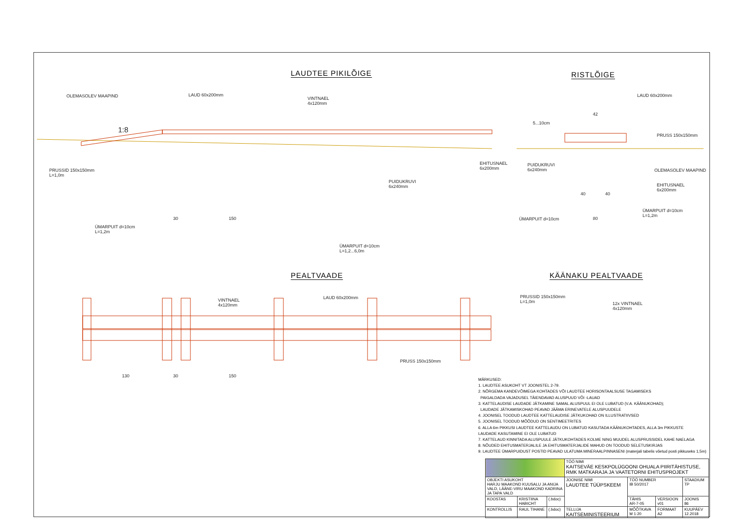LAUDTEE PIKILÕIGE RISTLÕIGE
PEALTVAADE KÄÄNAKU PEALTVAADE
OLEMASOLEV MAAPIND LAUD 60x200mm
VINTNAEL
4x120mm
1:8
PRUSSID 150x150mm
L=1,0m
EHITUSNAEL
6x200mm
PUIDUKRUVI
6x240mm
ÜMARPUIT d=10cm
L=1,2m
30 150
ÜMARPUIT d=10cm
L=1,2...6,0m
LAUD 60x200mm
42
5...10cm
PRUSS 150x150mm
PUIDUKRUVI
6x240mm
OLEMASOLEV MAAPIND
EHITUSNAEL
6x200mm
40 40
ÜMARPUIT d=10cm
L=1,2m
ÜMARPUIT d=10cm 80
VINTNAEL
4x120mm
LAUD 60x200mm
PRUSS 150x150mm
130 30 150
PRUSSID 150x150mm
L=1,0m
12x VINTNAEL
4x120mm
MÄRKUSED:
1. LAUDTEE ASUKOHT VT JOONISTEL 2-79.
2. NÕRGEMA KANDEVÕIMEGA KOHTADES VÕI LAUDTEE HORISONTAALSUSE TAGAMISEKS
PAIGALDADA VAJADUSEL TÄIENDAVAD ALUSPUUD VÕI -LAUAD
3. KATTELAUDISE LAUDADE JÄTKAMINE SAMAL ALUSPUUL EI OLE LUBATUD (V.A. KÄÄNUKOHAD);
LAUDADE JÄTKAMISKOHAD PEAVAD JÄÄMA ERINEVATELE ALUSPUUDELE
4. JOONISEL TOODUD LAUDTEE KATTELAUDISE JÄTKUKOHAD ON ILLUSTRATIIVSED
5. JOONISEL TOODUD MÕÕDUD ON SENTIMEETRITES
6. ALLA 6m PIKKUSI LAUDTEE KATTELAUDU ON LUBATUD KASUTADA KÄÄNUKOHTADES, ALLA 3m PIKKUSTE
LAUDADE KASUTAMINE EI OLE LUBATUD
7. KATTELAUD KINNITADA ALUSPUULE JÄTKUKOHTADES KOLME NING MUUDEL ALUSPRUSSIDEL KAHE NAELAGA
8. NÕUDED EHITUSMATERJALILE JA EHITUSMATERJALIDE MAHUD ON TOODUD SELETUSKIRJAS
9. LAUDTEE ÜMARPUIDUST POSTID PEAVAD ULATUMA MINERAALPINNASENI (materjali tabelis võetud posti pikkuseks 1,5m)
| | | | TÖÖ NIMI KAITSEVÄE KESKPOLÜGOONI OHUALA PIIRITÄHISTUSE, RMK MATKARAJA JA VAATETORNI EHITUSPROJEKT | | | |
| OBJEKTI ASUKOHT HARJU MAAKOND KUUSALU JA ANIJA VALD, LÄÄNE-VIRU MAAKOND KADRINA JA TAPA VALD | | | JOONISE NIMI LAUDTEE TÜÜPSKEEM | TÖÖ NUMBER IB 50/2017 | | STAADIUM TP |
| KOOSTAS | KRISTIINA HABICHT | (.bdoc) | | TÄHIS AR-7-05 | VERSIOON v01 | JOONIS 86 |
| KONTROLLIS | RAUL TIHANE | (.bdoc) | TELLIJA KAITSEMINISTEERIUM | MÕÕTKAVA M 1:20 | FORMAAT A2 | KUUPÄEV 12.2018 |